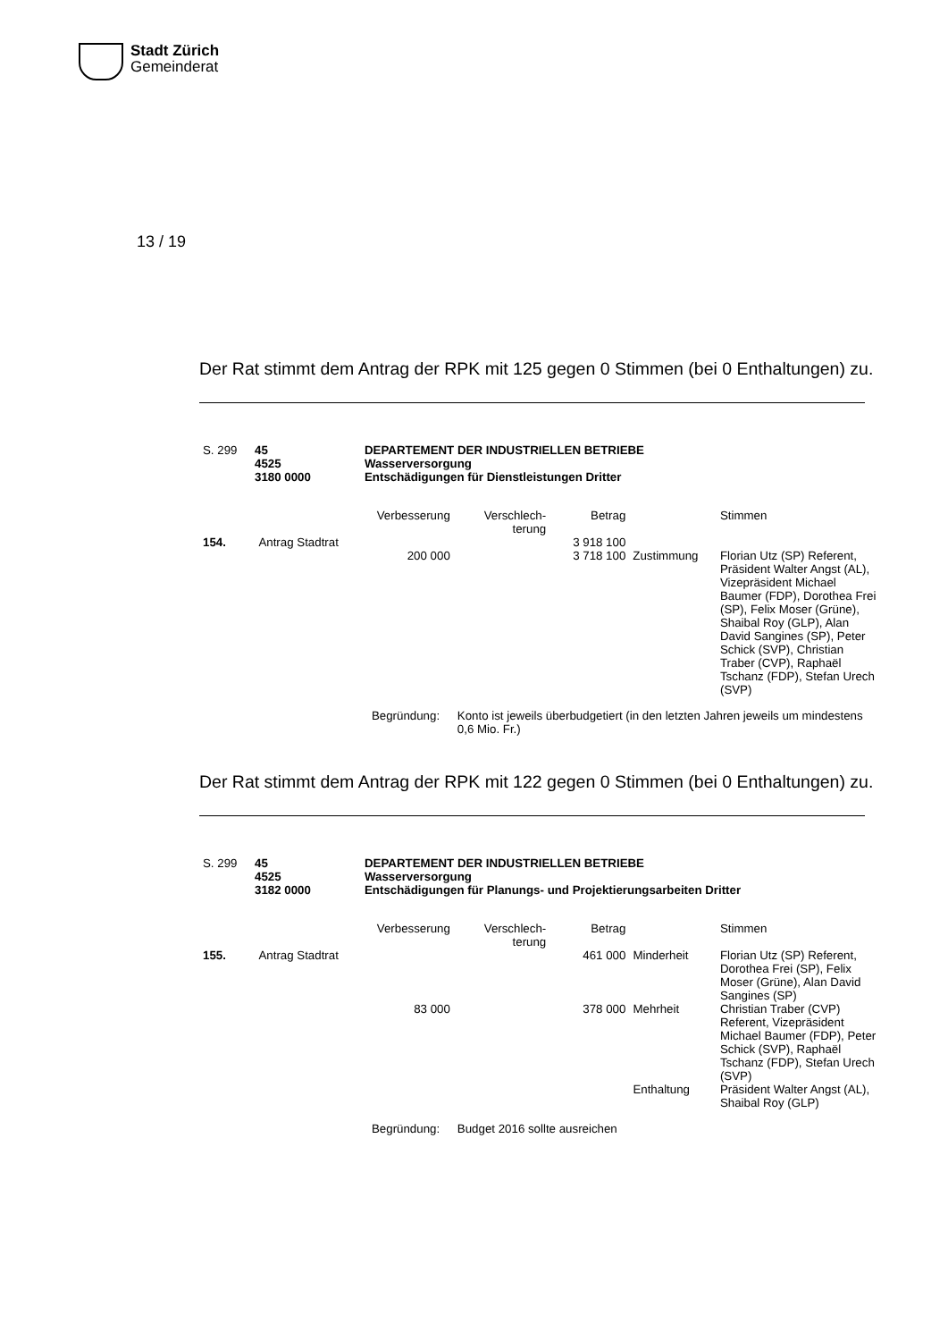Stadt Zürich
Gemeinderat
13 / 19
Der Rat stimmt dem Antrag der RPK mit 125 gegen 0 Stimmen (bei 0 Enthaltungen) zu.
| S. 299 | 45 4525 3180 0000 | DEPARTEMENT DER INDUSTRIELLEN BETRIEBE Wasserversorgung Entschädigungen für Dienstleistungen Dritter |
| | | Verbesserung | Verschlech- terung | Betrag | | Stimmen |
| 154. | Antrag Stadtrat | | | 3 918 100 | | |
| | | 200 000 | | 3 718 100 | Zustimmung | Florian Utz (SP) Referent, Präsident Walter Angst (AL), Vizepräsident Michael Baumer (FDP), Dorothea Frei (SP), Felix Moser (Grüne), Shaibal Roy (GLP), Alan David Sangines (SP), Peter Schick (SVP), Christian Traber (CVP), Raphaël Tschanz (FDP), Stefan Urech (SVP) |
| | | Begründung: | Konto ist jeweils überbudgetiert (in den letzten Jahren jeweils um mindestens 0,6 Mio. Fr.) | | | |
Der Rat stimmt dem Antrag der RPK mit 122 gegen 0 Stimmen (bei 0 Enthaltungen) zu.
| S. 299 | 45 4525 3182 0000 | DEPARTEMENT DER INDUSTRIELLEN BETRIEBE Wasserversorgung Entschädigungen für Planungs- und Projektierungsarbeiten Dritter |
| | | Verbesserung | Verschlech- terung | Betrag | | Stimmen |
| 155. | Antrag Stadtrat | | | 461 000 | Minderheit | Florian Utz (SP) Referent, Dorothea Frei (SP), Felix Moser (Grüne), Alan David Sangines (SP) |
| | | 83 000 | | 378 000 | Mehrheit | Christian Traber (CVP) Referent, Vizepräsident Michael Baumer (FDP), Peter Schick (SVP), Raphaël Tschanz (FDP), Stefan Urech (SVP) |
| | | | | | Enthaltung | Präsident Walter Angst (AL), Shaibal Roy (GLP) |
| | | Begründung: | Budget 2016 sollte ausreichen | | | |